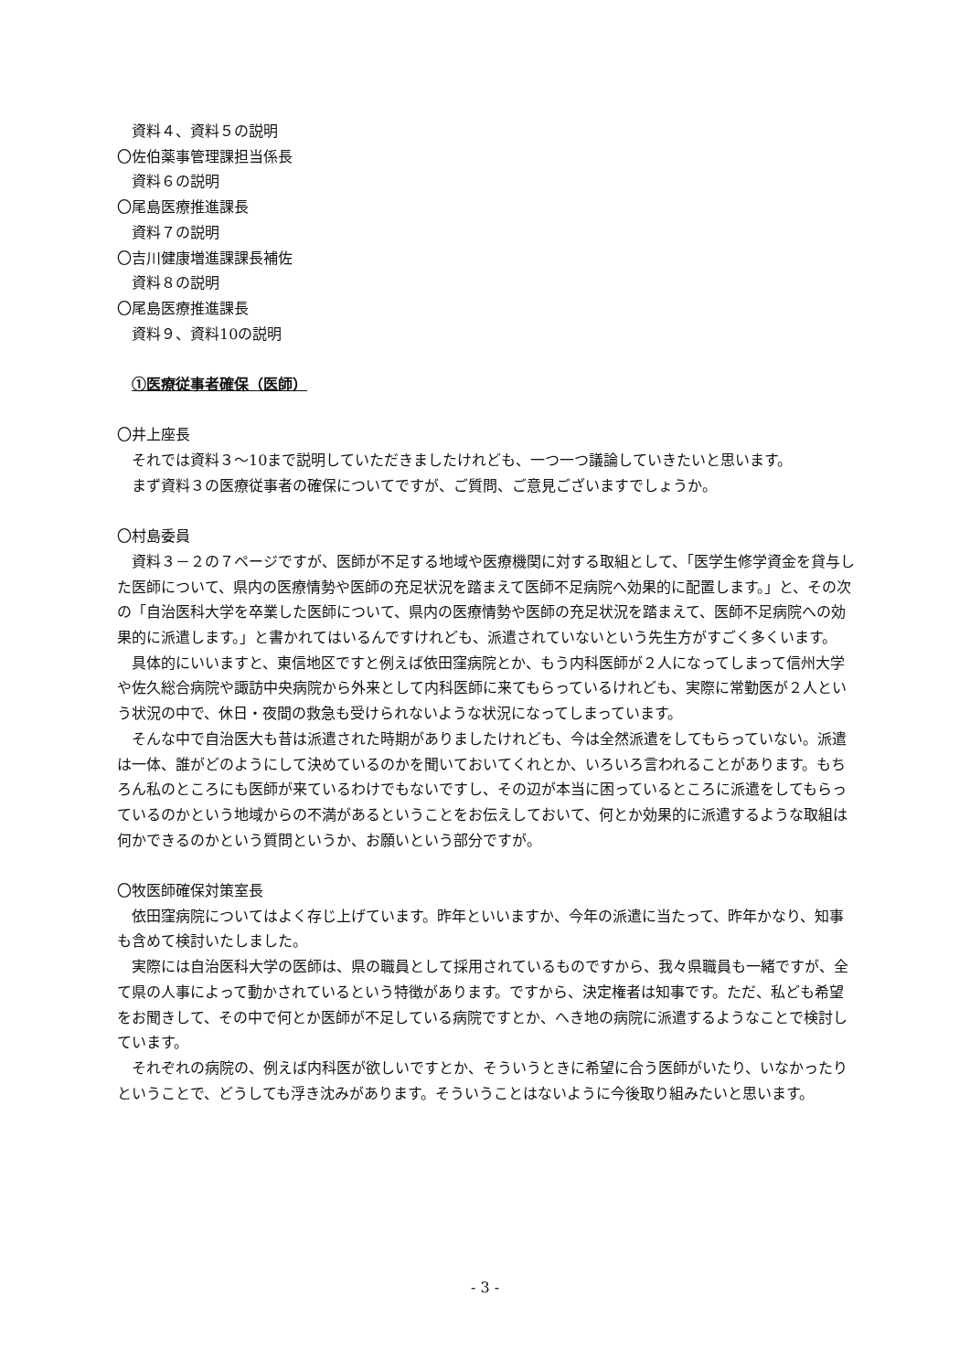資料４、資料５の説明
〇佐伯薬事管理課担当係長
資料６の説明
〇尾島医療推進課長
資料７の説明
〇吉川健康増進課課長補佐
資料８の説明
〇尾島医療推進課長
資料９、資料10の説明
①医療従事者確保（医師）
〇井上座長
それでは資料３～10まで説明していただきましたけれども、一つ一つ議論していきたいと思います。
まず資料３の医療従事者の確保についてですが、ご質問、ご意見ございますでしょうか。
〇村島委員
資料３－２の７ページですが、医師が不足する地域や医療機関に対する取組として、「医学生修学資金を貸与した医師について、県内の医療情勢や医師の充足状況を踏まえて医師不足病院へ効果的に配置します。」と、その次の「自治医科大学を卒業した医師について、県内の医療情勢や医師の充足状況を踏まえて、医師不足病院への効果的に派遣します。」と書かれてはいるんですけれども、派遣されていないという先生方がすごく多くいます。
具体的にいいますと、東信地区ですと例えば依田窪病院とか、もう内科医師が２人になってしまって信州大学や佐久総合病院や諏訪中央病院から外来として内科医師に来てもらっているけれども、実際に常勤医が２人という状況の中で、休日・夜間の救急も受けられないような状況になってしまっています。
そんな中で自治医大も昔は派遣された時期がありましたけれども、今は全然派遣をしてもらっていない。派遣は一体、誰がどのようにして決めているのかを聞いておいてくれとか、いろいろ言われることがあります。もちろん私のところにも医師が来ているわけでもないですし、その辺が本当に困っているところに派遣をしてもらっているのかという地域からの不満があるということをお伝えしておいて、何とか効果的に派遣するような取組は何かできるのかという質問というか、お願いという部分ですが。
〇牧医師確保対策室長
依田窪病院についてはよく存じ上げています。昨年といいますか、今年の派遣に当たって、昨年かなり、知事も含めて検討いたしました。
実際には自治医科大学の医師は、県の職員として採用されているものですから、我々県職員も一緒ですが、全て県の人事によって動かされているという特徴があります。ですから、決定権者は知事です。ただ、私ども希望をお聞きして、その中で何とか医師が不足している病院ですとか、へき地の病院に派遣するようなことで検討しています。
それぞれの病院の、例えば内科医が欲しいですとか、そういうときに希望に合う医師がいたり、いなかったりということで、どうしても浮き沈みがあります。そういうことはないように今後取り組みたいと思います。
- 3 -